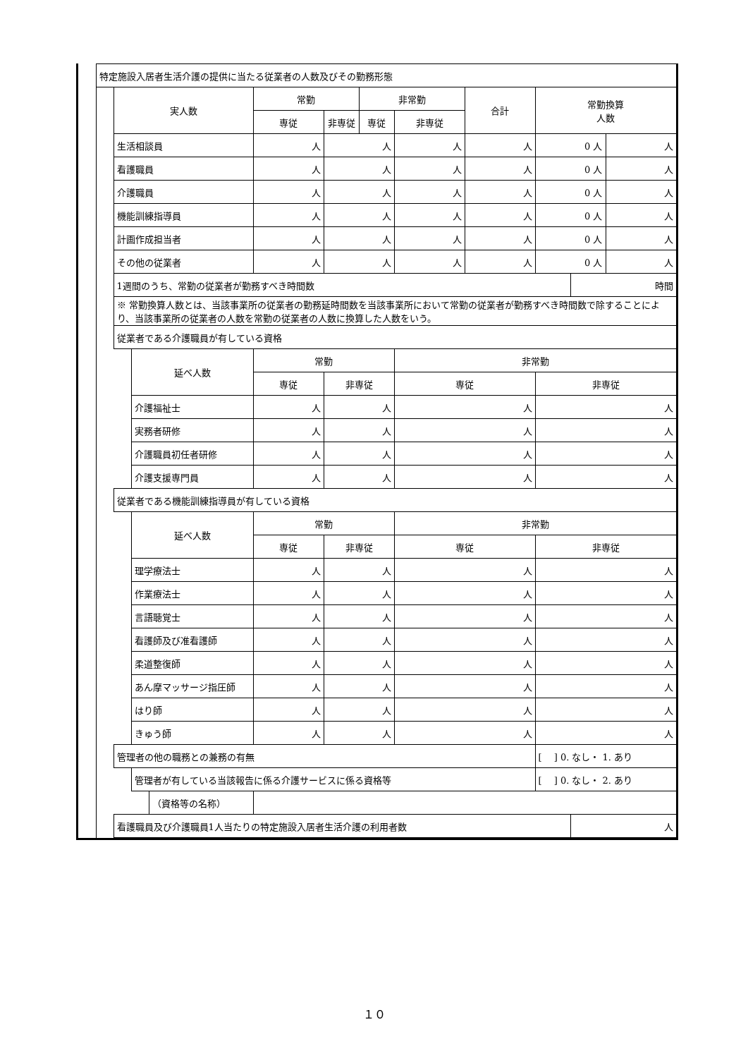| | 特定施設入居者生活介護の提供に当たる従業者の人数及びその勤務形態 | | | | | | | | | | | |
| | | 実人数 | | | 常勤 | | 非常勤 | | 合計 | 常勤換算 人数 | | |
| | | | | | 専従 | 非専従 | 専従 | 非専従 | | | | |
| | | 生活相談員 | | | 人 | 人 | | 人 | 人 | 0 人 | | 人 |
| | | 看護職員 | | | 人 | 人 | | 人 | 人 | 0 人 | | 人 |
| | | 介護職員 | | | 人 | 人 | | 人 | 人 | 0 人 | | 人 |
| | | 機能訓練指導員 | | | 人 | 人 | | 人 | 人 | 0 人 | | 人 |
| | | 計画作成担当者 | | | 人 | 人 | | 人 | 人 | 0 人 | | 人 |
| | | その他の従業者 | | | 人 | 人 | | 人 | 人 | 0 人 | | 人 |
| | | 1週間のうち、常勤の従業者が勤務すべき時間数 | | | | | | | | | 時間 | |
| | | ※ 常勤換算人数とは、当該事業所の従業者の勤務延時間数を当該事業所において常勤の従業者が勤務すべき時間数で除することにより、当該事業所の従業者の人数を常勤の従業者の人数に換算した人数をいう。 | | | | | | | | | | |
| | | 従業者である介護職員が有している資格 | | | | | | | | | | |
| | | | 延べ人数 | | 常勤 | | | 非常勤 | | | | |
| | | | | | 専従 | 非専従 | | 専従 | | 非専従 | | |
| | | | 介護福祉士 | | 人 | 人 | | 人 | | 人 | | |
| | | | 実務者研修 | | 人 | 人 | | 人 | | 人 | | |
| | | | 介護職員初任者研修 | | 人 | 人 | | 人 | | 人 | | |
| | | | 介護支援専門員 | | 人 | 人 | | 人 | | 人 | | |
| | | 従業者である機能訓練指導員が有している資格 | | | | | | | | | | |
| | | | 延べ人数 | | 常勤 | | | 非常勤 | | | | |
| | | | | | 専従 | 非専従 | | 専従 | | 非専従 | | |
| | | | 理学療法士 | | 人 | 人 | | 人 | | 人 | | |
| | | | 作業療法士 | | 人 | 人 | | 人 | | 人 | | |
| | | | 言語聴覚士 | | 人 | 人 | | 人 | | 人 | | |
| | | | 看護師及び准看護師 | | 人 | 人 | | 人 | | 人 | | |
| | | | 柔道整復師 | | 人 | 人 | | 人 | | 人 | | |
| | | | あん摩マッサージ指圧師 | | 人 | 人 | | 人 | | 人 | | |
| | | | はり師 | | 人 | 人 | | 人 | | 人 | | |
| | | | きゅう師 | | 人 | 人 | | 人 | | 人 | | |
| | | 管理者の他の職務との兼務の有無 | | | | | | | | [ ] 0. なし・ 1. あり | | |
| | | | 管理者が有している当該報告に係る介護サービスに係る資格等 | | | | | | | [ ] 0. なし・ 2. あり | | |
| | | | | （資格等の名称） | | | | | | | | |
| | | 看護職員及び介護職員1人当たりの特定施設入居者生活介護の利用者数 | | | | | | | | | 人 | |
１０